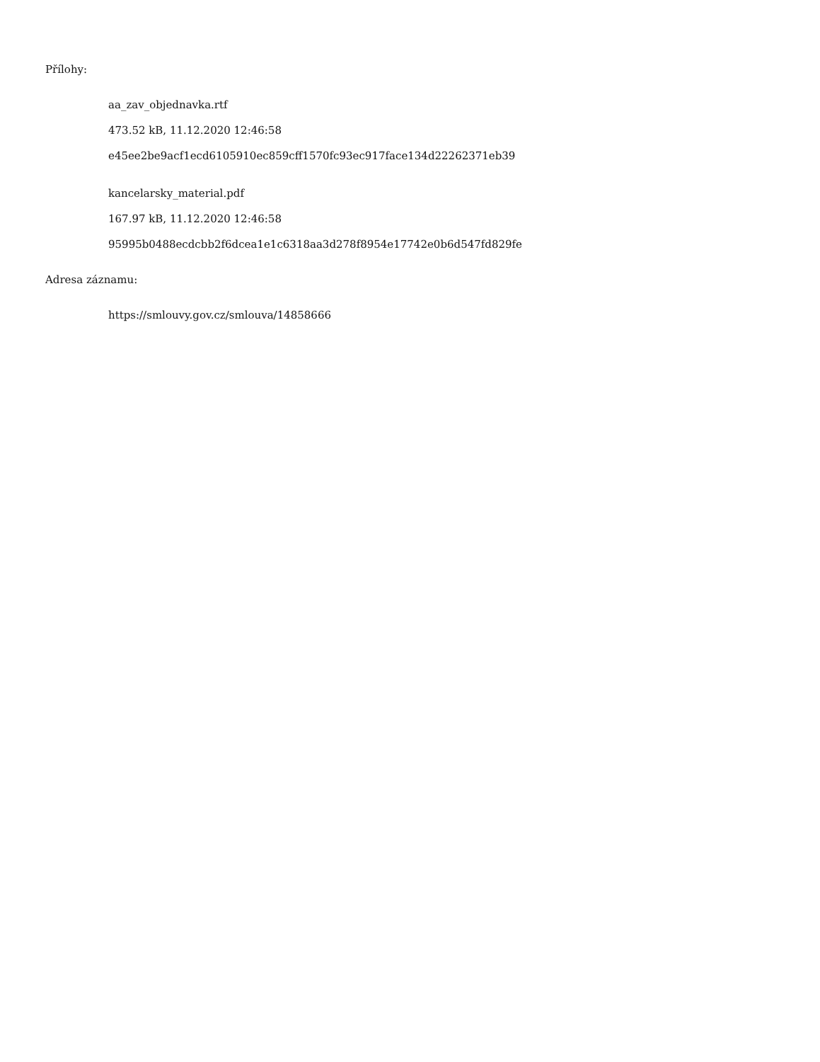Přílohy:
aa_zav_objednavka.rtf
473.52 kB, 11.12.2020 12:46:58
e45ee2be9acf1ecd6105910ec859cff1570fc93ec917face134d22262371eb39
kancelarsky_material.pdf
167.97 kB, 11.12.2020 12:46:58
95995b0488ecdcbb2f6dcea1e1c6318aa3d278f8954e17742e0b6d547fd829fe
Adresa záznamu:
https://smlouvy.gov.cz/smlouva/14858666